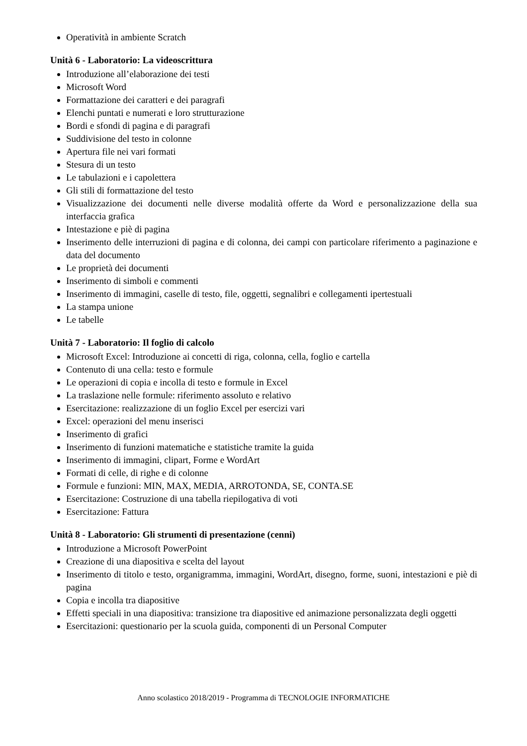Operatività in ambiente Scratch
Unità 6 - Laboratorio: La videoscrittura
Introduzione all’elaborazione dei testi
Microsoft Word
Formattazione dei caratteri e dei paragrafi
Elenchi puntati e numerati e loro strutturazione
Bordi e sfondi di pagina e di paragrafi
Suddivisione del testo in colonne
Apertura file nei vari formati
Stesura di un testo
Le tabulazioni e i capolettera
Gli stili di formattazione del testo
Visualizzazione dei documenti nelle diverse modalità offerte da Word e personalizzazione della sua interfaccia grafica
Intestazione e piè di pagina
Inserimento delle interruzioni di pagina e di colonna, dei campi con particolare riferimento a paginazione e data del documento
Le proprietà dei documenti
Inserimento di simboli e commenti
Inserimento di immagini, caselle di testo, file, oggetti, segnalibri e collegamenti ipertestuali
La stampa unione
Le tabelle
Unità 7 - Laboratorio: Il foglio di calcolo
Microsoft Excel: Introduzione ai concetti di riga, colonna, cella, foglio e cartella
Contenuto di una cella: testo e formule
Le operazioni di copia e incolla di testo e formule in Excel
La traslazione nelle formule: riferimento assoluto e relativo
Esercitazione: realizzazione di un foglio Excel per esercizi vari
Excel: operazioni del menu inserisci
Inserimento di grafici
Inserimento di funzioni matematiche e statistiche tramite la guida
Inserimento di immagini, clipart, Forme e WordArt
Formati di celle, di righe e di colonne
Formule e funzioni: MIN, MAX, MEDIA, ARROTONDA, SE, CONTA.SE
Esercitazione: Costruzione di una tabella riepilogativa di voti
Esercitazione: Fattura
Unità 8 - Laboratorio: Gli strumenti di presentazione (cenni)
Introduzione a Microsoft PowerPoint
Creazione di una diapositiva e scelta del layout
Inserimento di titolo e testo, organigramma, immagini, WordArt, disegno, forme, suoni, intestazioni e piè di pagina
Copia e incolla tra diapositive
Effetti speciali in una diapositiva: transizione tra diapositive ed animazione personalizzata degli oggetti
Esercitazioni: questionario per la scuola guida, componenti di un Personal Computer
Anno scolastico 2018/2019 - Programma di TECNOLOGIE INFORMATICHE